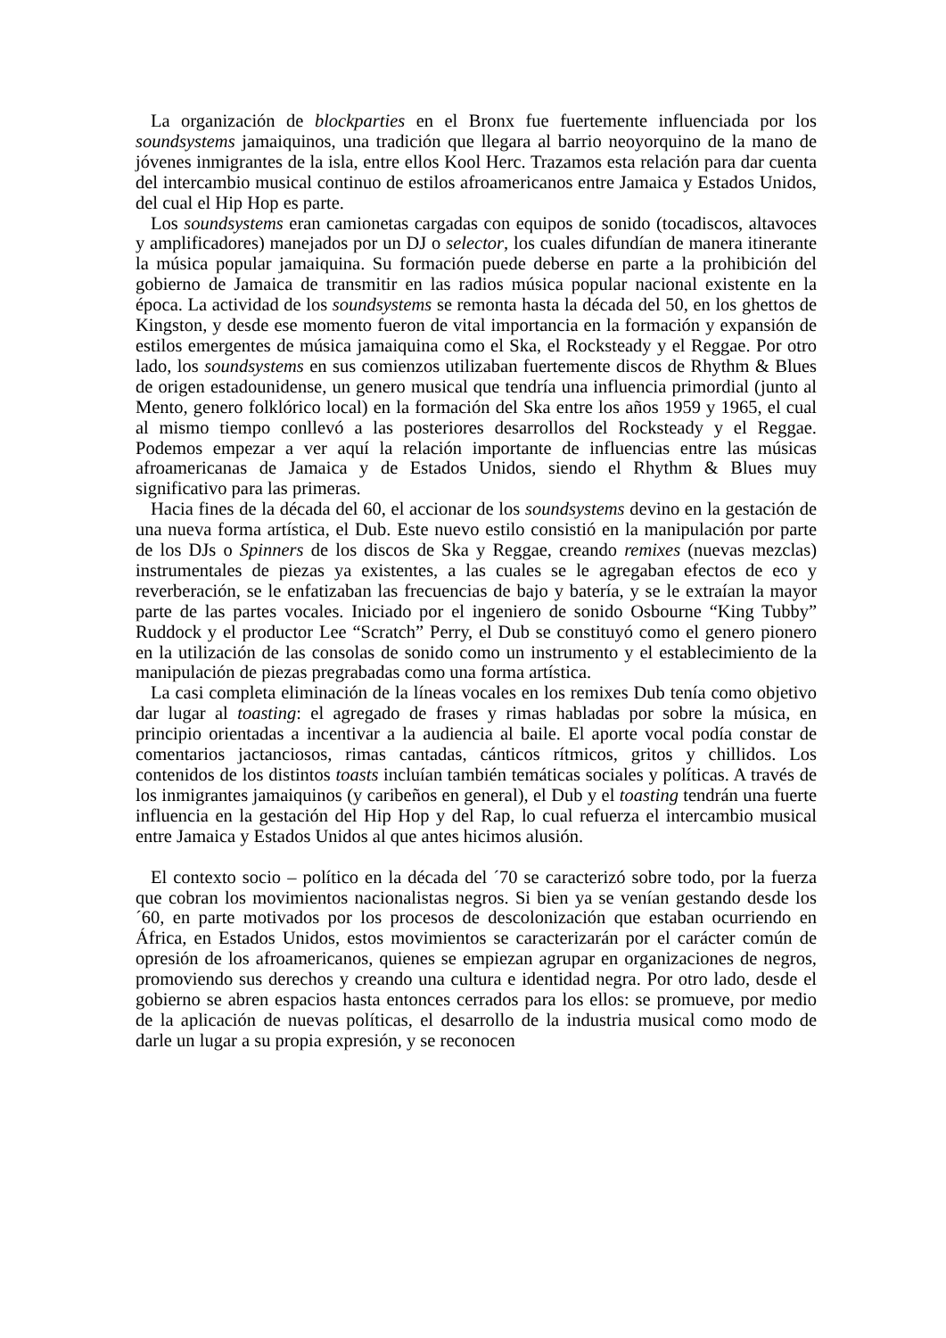La organización de blockparties en el Bronx fue fuertemente influenciada por los soundsystems jamaiquinos, una tradición que llegara al barrio neoyorquino de la mano de jóvenes inmigrantes de la isla, entre ellos Kool Herc. Trazamos esta relación para dar cuenta del intercambio musical continuo de estilos afroamericanos entre Jamaica y Estados Unidos, del cual el Hip Hop es parte.
Los soundsystems eran camionetas cargadas con equipos de sonido (tocadiscos, altavoces y amplificadores) manejados por un DJ o selector, los cuales difundían de manera itinerante la música popular jamaiquina. Su formación puede deberse en parte a la prohibición del gobierno de Jamaica de transmitir en las radios música popular nacional existente en la época. La actividad de los soundsystems se remonta hasta la década del 50, en los ghettos de Kingston, y desde ese momento fueron de vital importancia en la formación y expansión de estilos emergentes de música jamaiquina como el Ska, el Rocksteady y el Reggae. Por otro lado, los soundsystems en sus comienzos utilizaban fuertemente discos de Rhythm & Blues de origen estadounidense, un genero musical que tendría una influencia primordial (junto al Mento, genero folklórico local) en la formación del Ska entre los años 1959 y 1965, el cual al mismo tiempo conllevó a las posteriores desarrollos del Rocksteady y el Reggae. Podemos empezar a ver aquí la relación importante de influencias entre las músicas afroamericanas de Jamaica y de Estados Unidos, siendo el Rhythm & Blues muy significativo para las primeras.
Hacia fines de la década del 60, el accionar de los soundsystems devino en la gestación de una nueva forma artística, el Dub. Este nuevo estilo consistió en la manipulación por parte de los DJs o Spinners de los discos de Ska y Reggae, creando remixes (nuevas mezclas) instrumentales de piezas ya existentes, a las cuales se le agregaban efectos de eco y reverberación, se le enfatizaban las frecuencias de bajo y batería, y se le extraían la mayor parte de las partes vocales. Iniciado por el ingeniero de sonido Osbourne “King Tubby” Ruddock y el productor Lee “Scratch” Perry, el Dub se constituyó como el genero pionero en la utilización de las consolas de sonido como un instrumento y el establecimiento de la manipulación de piezas pregrabadas como una forma artística.
La casi completa eliminación de la líneas vocales en los remixes Dub tenía como objetivo dar lugar al toasting: el agregado de frases y rimas habladas por sobre la música, en principio orientadas a incentivar a la audiencia al baile. El aporte vocal podía constar de comentarios jactanciosos, rimas cantadas, cánticos rítmicos, gritos y chillidos. Los contenidos de los distintos toasts incluían también temáticas sociales y políticas. A través de los inmigrantes jamaiquinos (y caribeños en general), el Dub y el toasting tendrán una fuerte influencia en la gestación del Hip Hop y del Rap, lo cual refuerza el intercambio musical entre Jamaica y Estados Unidos al que antes hicimos alusión.
El contexto socio – político en la década del ´70 se caracterizó sobre todo, por la fuerza que cobran los movimientos nacionalistas negros. Si bien ya se venían gestando desde los ´60, en parte motivados por los procesos de descolonización que estaban ocurriendo en África, en Estados Unidos, estos movimientos se caracterizarán por el carácter común de opresión de los afroamericanos, quienes se empiezan agrupar en organizaciones de negros, promoviendo sus derechos y creando una cultura e identidad negra. Por otro lado, desde el gobierno se abren espacios hasta entonces cerrados para los ellos: se promueve, por medio de la aplicación de nuevas políticas, el desarrollo de la industria musical como modo de darle un lugar a su propia expresión, y se reconocen